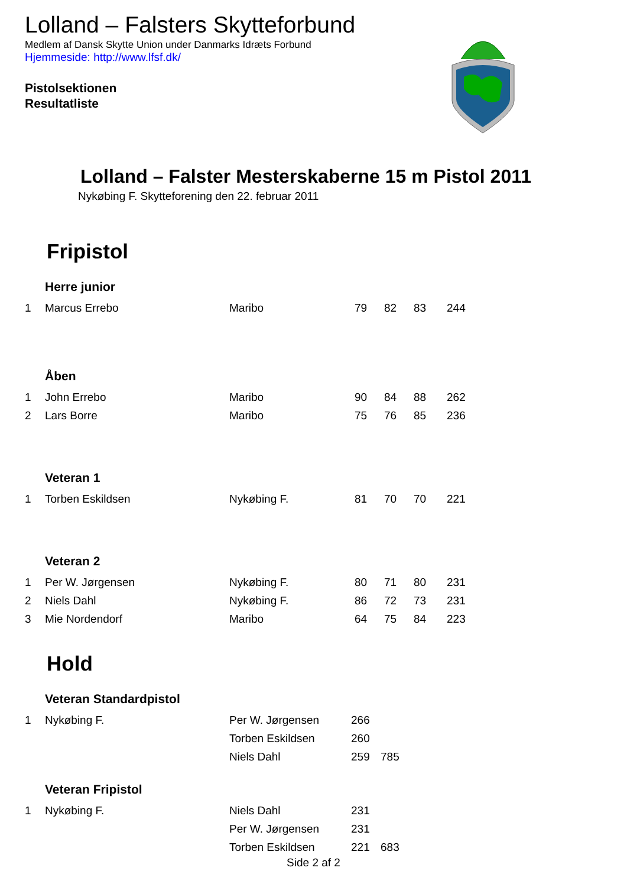Lolland – Falsters Skytteforbund
Medlem af Dansk Skytte Union under Danmarks Idræts Forbund
Hjemmeside: http://www.lfsf.dk/
Pistolsektionen
Resultatliste
Lolland – Falster Mesterskaberne 15 m Pistol 2011
Nykøbing F. Skytteforening den 22. februar 2011
Fripistol
| | Herre junior | | | | | |
| 1 | Marcus Errebo | Maribo | 79 | 82 | 83 | 244 |
| | Åben | | | | | |
| 1 | John Errebo | Maribo | 90 | 84 | 88 | 262 |
| 2 | Lars Borre | Maribo | 75 | 76 | 85 | 236 |
| | Veteran 1 | | | | | |
| 1 | Torben Eskildsen | Nykøbing F. | 81 | 70 | 70 | 221 |
| | Veteran 2 | | | | | |
| 1 | Per W. Jørgensen | Nykøbing F. | 80 | 71 | 80 | 231 |
| 2 | Niels Dahl | Nykøbing F. | 86 | 72 | 73 | 231 |
| 3 | Mie Nordendorf | Maribo | 64 | 75 | 84 | 223 |
Hold
| | Veteran Standardpistol | | | |
| 1 | Nykøbing F. | Per W. Jørgensen | 266 | |
| | | Torben Eskildsen | 260 | |
| | | Niels Dahl | 259 | 785 |
| | Veteran Fripistol | | | |
| 1 | Nykøbing F. | Niels Dahl | 231 | |
| | | Per W. Jørgensen | 231 | |
| | | Torben Eskildsen | 221 | 683 |
Side 2 af 2